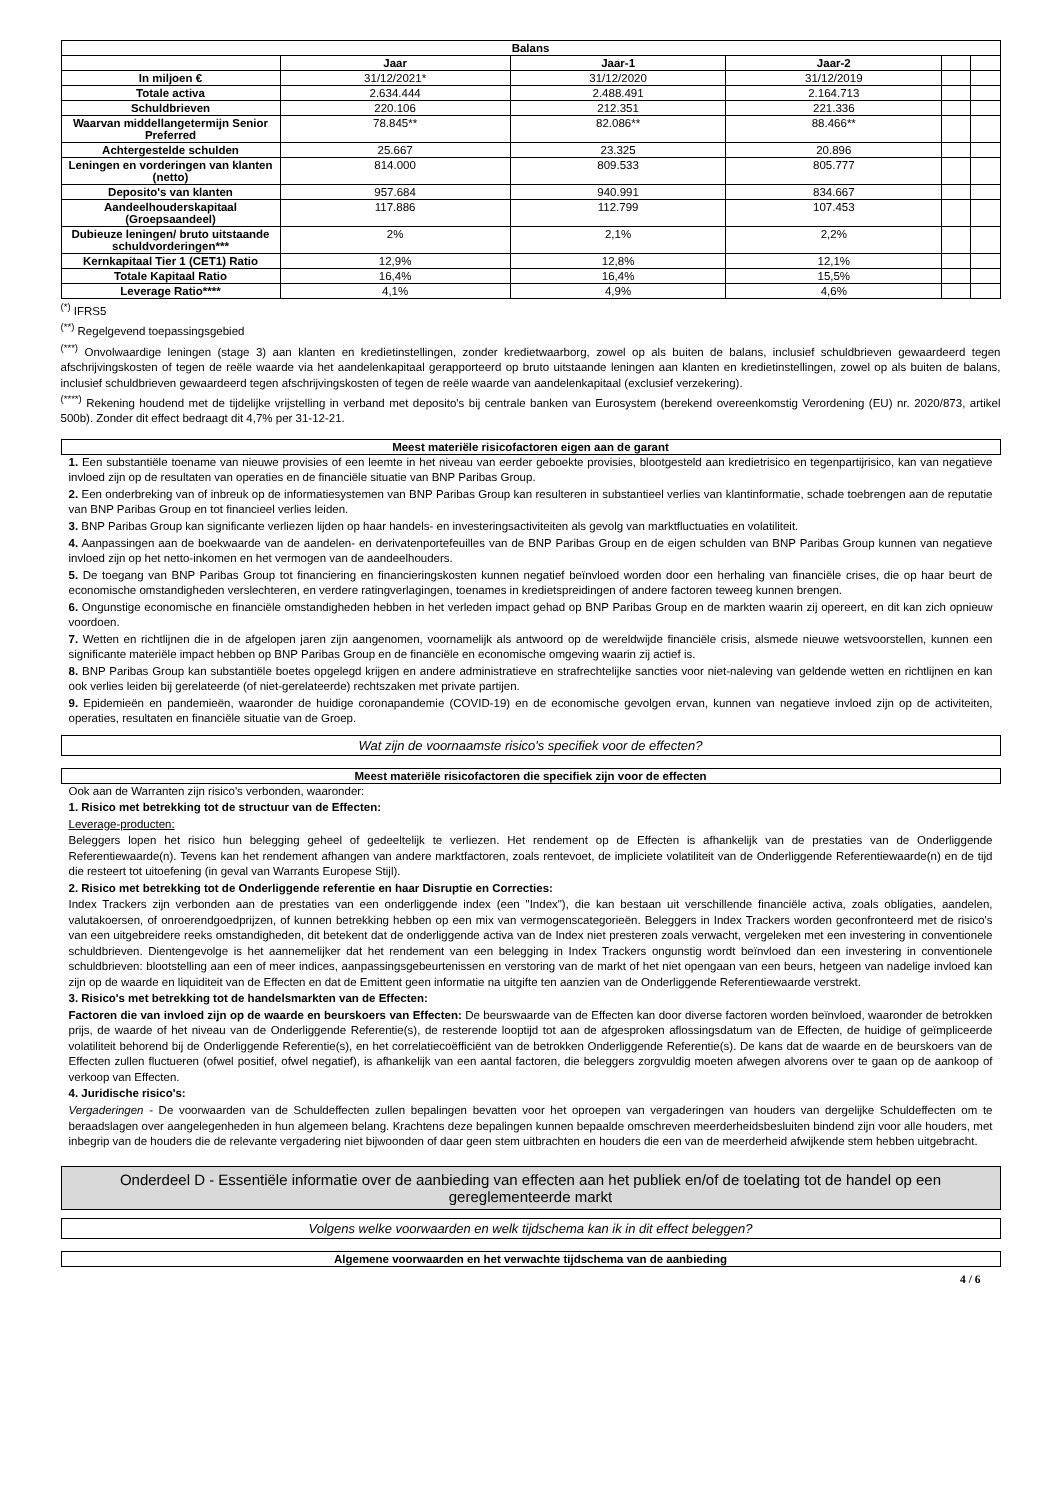| Balans | | | | | |
| --- | --- | --- | --- | --- | --- |
| | Jaar | Jaar-1 | Jaar-2 | | |
| In miljoen € | 31/12/2021* | 31/12/2020 | 31/12/2019 | | |
| Totale activa | 2.634.444 | 2.488.491 | 2.164.713 | | |
| Schuldbrieven | 220.106 | 212.351 | 221.336 | | |
| Waarvan middellangetermijn Senior Preferred | 78.845** | 82.086** | 88.466** | | |
| Achtergestelde schulden | 25.667 | 23.325 | 20.896 | | |
| Leningen en vorderingen van klanten (netto) | 814.000 | 809.533 | 805.777 | | |
| Deposito's van klanten | 957.684 | 940.991 | 834.667 | | |
| Aandeelhouderskapitaal (Groepsaandeel) | 117.886 | 112.799 | 107.453 | | |
| Dubieuze leningen/ bruto uitstaande schuldvorderingen*** | 2% | 2,1% | 2,2% | | |
| Kernkapitaal Tier 1 (CET1) Ratio | 12,9% | 12,8% | 12,1% | | |
| Totale Kapitaal Ratio | 16,4% | 16,4% | 15,5% | | |
| Leverage Ratio**** | 4,1% | 4,9% | 4,6% | | |
<sup>(*)</sup> IFRS5
<sup>(**)</sup> Regelgevend toepassingsgebied
<sup>(***)</sup> Onvolwaardige leningen (stage 3) aan klanten en kredietinstellingen, zonder kredietwaarborg, zowel op als buiten de balans, inclusief schuldbrieven gewaardeerd tegen afschrijvingskosten of tegen de reële waarde via het aandelenkapitaal gerapporteerd op bruto uitstaande leningen aan klanten en kredietinstellingen, zowel op als buiten de balans, inclusief schuldbrieven gewaardeerd tegen afschrijvingskosten of tegen de reële waarde van aandelenkapitaal (exclusief verzekering).
<sup>(****)</sup> Rekening houdend met de tijdelijke vrijstelling in verband met deposito's bij centrale banken van Eurosystem (berekend overeenkomstig Verordening (EU) nr. 2020/873, artikel 500b). Zonder dit effect bedraagt dit 4,7% per 31-12-21.
Meest materiële risicofactoren eigen aan de garant
1. Een substantiële toename van nieuwe provisies of een leemte in het niveau van eerder geboekte provisies, blootgesteld aan kredietrisico en tegenpartijrisico, kan van negatieve invloed zijn op de resultaten van operaties en de financiële situatie van BNP Paribas Group.
2. Een onderbreking van of inbreuk op de informatiesystemen van BNP Paribas Group kan resulteren in substantieel verlies van klantinformatie, schade toebrengen aan de reputatie van BNP Paribas Group en tot financieel verlies leiden.
3. BNP Paribas Group kan significante verliezen lijden op haar handels- en investeringsactiviteiten als gevolg van marktfluctuaties en volatiliteit.
4. Aanpassingen aan de boekwaarde van de aandelen- en derivatenportefeuilles van de BNP Paribas Group en de eigen schulden van BNP Paribas Group kunnen van negatieve invloed zijn op het netto-inkomen en het vermogen van de aandeelhouders.
5. De toegang van BNP Paribas Group tot financiering en financieringskosten kunnen negatief beïnvloed worden door een herhaling van financiële crises, die op haar beurt de economische omstandigheden verslechteren, en verdere ratingverlagingen, toenames in kredietspreidingen of andere factoren teweeg kunnen brengen.
6. Ongunstige economische en financiële omstandigheden hebben in het verleden impact gehad op BNP Paribas Group en de markten waarin zij opereert, en dit kan zich opnieuw voordoen.
7. Wetten en richtlijnen die in de afgelopen jaren zijn aangenomen, voornamelijk als antwoord op de wereldwijde financiële crisis, alsmede nieuwe wetsvoorstellen, kunnen een significante materiële impact hebben op BNP Paribas Group en de financiële en economische omgeving waarin zij actief is.
8. BNP Paribas Group kan substantiële boetes opgelegd krijgen en andere administratieve en strafrechtelijke sancties voor niet-naleving van geldende wetten en richtlijnen en kan ook verlies leiden bij gerelateerde (of niet-gerelateerde) rechtszaken met private partijen.
9. Epidemieën en pandemieën, waaronder de huidige coronapandemie (COVID-19) en de economische gevolgen ervan, kunnen van negatieve invloed zijn op de activiteiten, operaties, resultaten en financiële situatie van de Groep.
Wat zijn de voornaamste risico's specifiek voor de effecten?
Meest materiële risicofactoren die specifiek zijn voor de effecten
Ook aan de Warranten zijn risico's verbonden, waaronder:
1. Risico met betrekking tot de structuur van de Effecten:
Leverage-producten:
Beleggers lopen het risico hun belegging geheel of gedeeltelijk te verliezen. Het rendement op de Effecten is afhankelijk van de prestaties van de Onderliggende Referentiewaarde(n). Tevens kan het rendement afhangen van andere marktfactoren, zoals rentevoet, de impliciete volatiliteit van de Onderliggende Referentiewaarde(n) en de tijd die resteert tot uitoefening (in geval van Warrants Europese Stijl).
2. Risico met betrekking tot de Onderliggende referentie en haar Disruptie en Correcties:
Index Trackers zijn verbonden aan de prestaties van een onderliggende index (een "Index"), die kan bestaan uit verschillende financiële activa, zoals obligaties, aandelen, valutakoersen, of onroerendgoedprijzen, of kunnen betrekking hebben op een mix van vermogenscategorieën. Beleggers in Index Trackers worden geconfronteerd met de risico's van een uitgebreidere reeks omstandigheden, dit betekent dat de onderliggende activa van de Index niet presteren zoals verwacht, vergeleken met een investering in conventionele schuldbrieven. Dientengevolge is het aannemelijker dat het rendement van een belegging in Index Trackers ongunstig wordt beïnvloed dan een investering in conventionele schuldbrieven: blootstelling aan een of meer indices, aanpassingsgebeurtenissen en verstoring van de markt of het niet opengaan van een beurs, hetgeen van nadelige invloed kan zijn op de waarde en liquiditeit van de Effecten en dat de Emittent geen informatie na uitgifte ten aanzien van de Onderliggende Referentiewaarde verstrekt.
3. Risico's met betrekking tot de handelsmarkten van de Effecten:
Factoren die van invloed zijn op de waarde en beurskoers van Effecten: De beurswaarde van de Effecten kan door diverse factoren worden beïnvloed, waaronder de betrokken prijs, de waarde of het niveau van de Onderliggende Referentie(s), de resterende looptijd tot aan de afgesproken aflossingsdatum van de Effecten, de huidige of geïmpliceerde volatiliteit behorend bij de Onderliggende Referentie(s), en het correlatiecoëfficiënt van de betrokken Onderliggende Referentie(s). De kans dat de waarde en de beurskoers van de Effecten zullen fluctueren (ofwel positief, ofwel negatief), is afhankelijk van een aantal factoren, die beleggers zorgvuldig moeten afwegen alvorens over te gaan op de aankoop of verkoop van Effecten.
4. Juridische risico's:
Vergaderingen - De voorwaarden van de Schuldeffecten zullen bepalingen bevatten voor het oproepen van vergaderingen van houders van dergelijke Schuldeffecten om te beraadslagen over aangelegenheden in hun algemeen belang. Krachtens deze bepalingen kunnen bepaalde omschreven meerderheidsbesluiten bindend zijn voor alle houders, met inbegrip van de houders die de relevante vergadering niet bijwoonden of daar geen stem uitbrachten en houders die een van de meerderheid afwijkende stem hebben uitgebracht.
Onderdeel D - Essentiële informatie over de aanbieding van effecten aan het publiek en/of de toelating tot de handel op een gereglementeerde markt
Volgens welke voorwaarden en welk tijdschema kan ik in dit effect beleggen?
Algemene voorwaarden en het verwachte tijdschema van de aanbieding
4 / 6